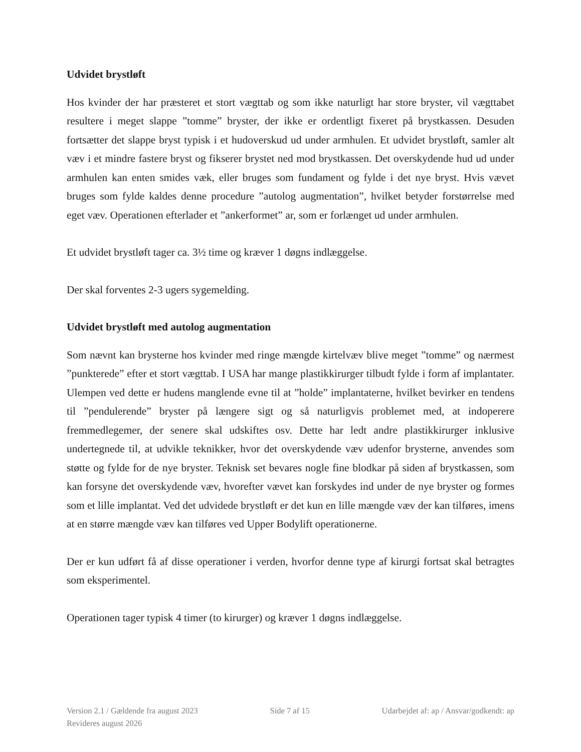Udvidet brystløft
Hos kvinder der har præsteret et stort vægttab og som ikke naturligt har store bryster, vil vægttabet resultere i meget slappe ”tomme” bryster, der ikke er ordentligt fixeret på brystkassen. Desuden fortsætter det slappe bryst typisk i et hudoverskud ud under armhulen. Et udvidet brystløft, samler alt væv i et mindre fastere bryst og fikserer brystet ned mod brystkassen. Det overskydende hud ud under armhulen kan enten smides væk, eller bruges som fundament og fylde i det nye bryst. Hvis vævet bruges som fylde kaldes denne procedure ”autolog augmentation”, hvilket betyder forstørrelse med eget væv. Operationen efterlader et ”ankerformet” ar, som er forlænget ud under armhulen.
Et udvidet brystløft tager ca. 3½ time og kræver 1 døgns indlæggelse.
Der skal forventes 2-3 ugers sygemelding.
Udvidet brystløft med autolog augmentation
Som nævnt kan brysterne hos kvinder med ringe mængde kirtelvæv blive meget ”tomme” og nærmest ”punkterede” efter et stort vægttab. I USA har mange plastikkirurger tilbudt fylde i form af implantater. Ulempen ved dette er hudens manglende evne til at ”holde” implantaterne, hvilket bevirker en tendens til ”pendulerende” bryster på længere sigt og så naturligvis problemet med, at indoperere fremmedlegemer, der senere skal udskiftes osv. Dette har ledt andre plastikkirurger inklusive undertegnede til, at udvikle teknikker, hvor det overskydende væv udenfor brysterne, anvendes som støtte og fylde for de nye bryster. Teknisk set bevares nogle fine blodkar på siden af brystkassen, som kan forsyne det overskydende væv, hvorefter vævet kan forskydes ind under de nye bryster og formes som et lille implantat. Ved det udvidede brystløft er det kun en lille mængde væv der kan tilføres, imens at en større mængde væv kan tilføres ved Upper Bodylift operationerne.
Der er kun udført få af disse operationer i verden, hvorfor denne type af kirurgi fortsat skal betragtes som eksperimentel.
Operationen tager typisk 4 timer (to kirurger) og kræver 1 døgns indlæggelse.
Version 2.1 / Gældende fra august 2023 Side 7 af 15 Udarbejdet af: ap / Ansvar/godkendt: ap
Revideres august 2026